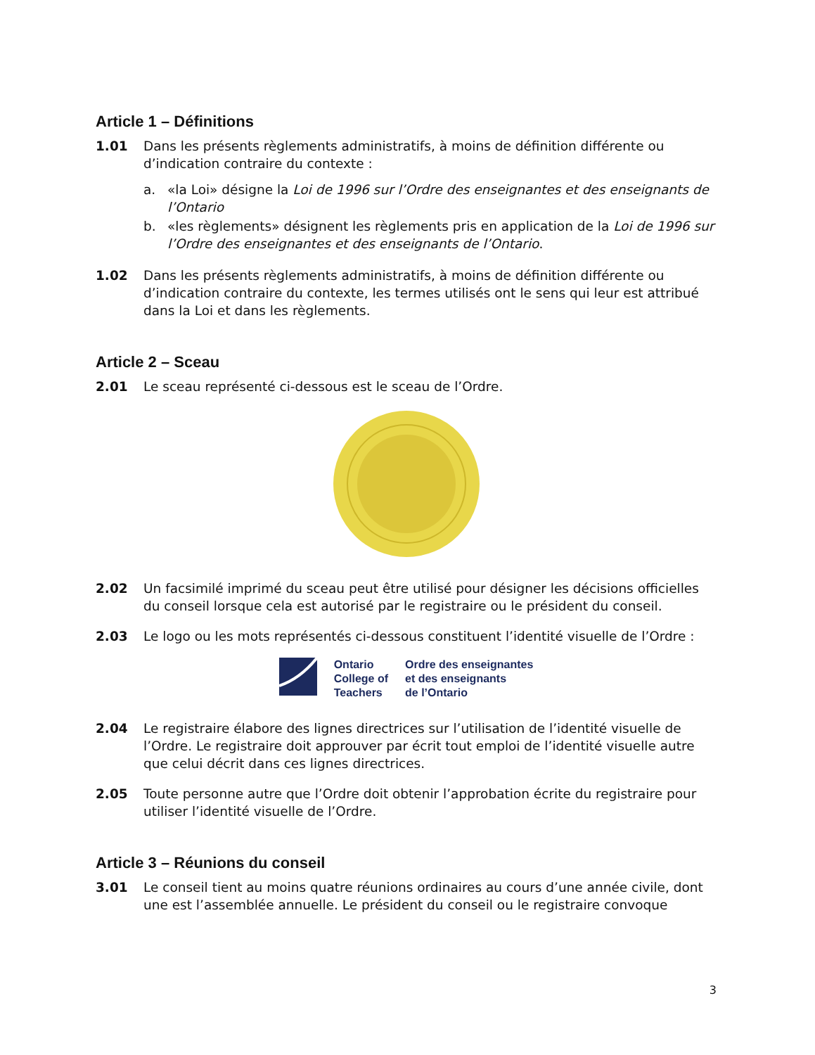Article 1 – Définitions
1.01 Dans les présents règlements administratifs, à moins de définition différente ou d’indication contraire du contexte :
a. «la Loi» désigne la Loi de 1996 sur l’Ordre des enseignantes et des enseignants de l’Ontario
b. «les règlements» désignent les règlements pris en application de la Loi de 1996 sur l’Ordre des enseignantes et des enseignants de l’Ontario.
1.02 Dans les présents règlements administratifs, à moins de définition différente ou d’indication contraire du contexte, les termes utilisés ont le sens qui leur est attribué dans la Loi et dans les règlements.
Article 2 – Sceau
2.01 Le sceau représenté ci-dessous est le sceau de l’Ordre.
2.02 Un facsimilé imprimé du sceau peut être utilisé pour désigner les décisions officielles du conseil lorsque cela est autorisé par le registraire ou le président du conseil.
2.03 Le logo ou les mots représentés ci-dessous constituent l’identité visuelle de l’Ordre :
Ontario
College of
Teachers
Ordre des enseignantes
et des enseignants
de l’Ontario
2.04 Le registraire élabore des lignes directrices sur l’utilisation de l’identité visuelle de l’Ordre. Le registraire doit approuver par écrit tout emploi de l’identité visuelle autre que celui décrit dans ces lignes directrices.
2.05 Toute personne autre que l’Ordre doit obtenir l’approbation écrite du registraire pour utiliser l’identité visuelle de l’Ordre.
Article 3 – Réunions du conseil
3.01 Le conseil tient au moins quatre réunions ordinaires au cours d’une année civile, dont une est l’assemblée annuelle. Le président du conseil ou le registraire convoque
3